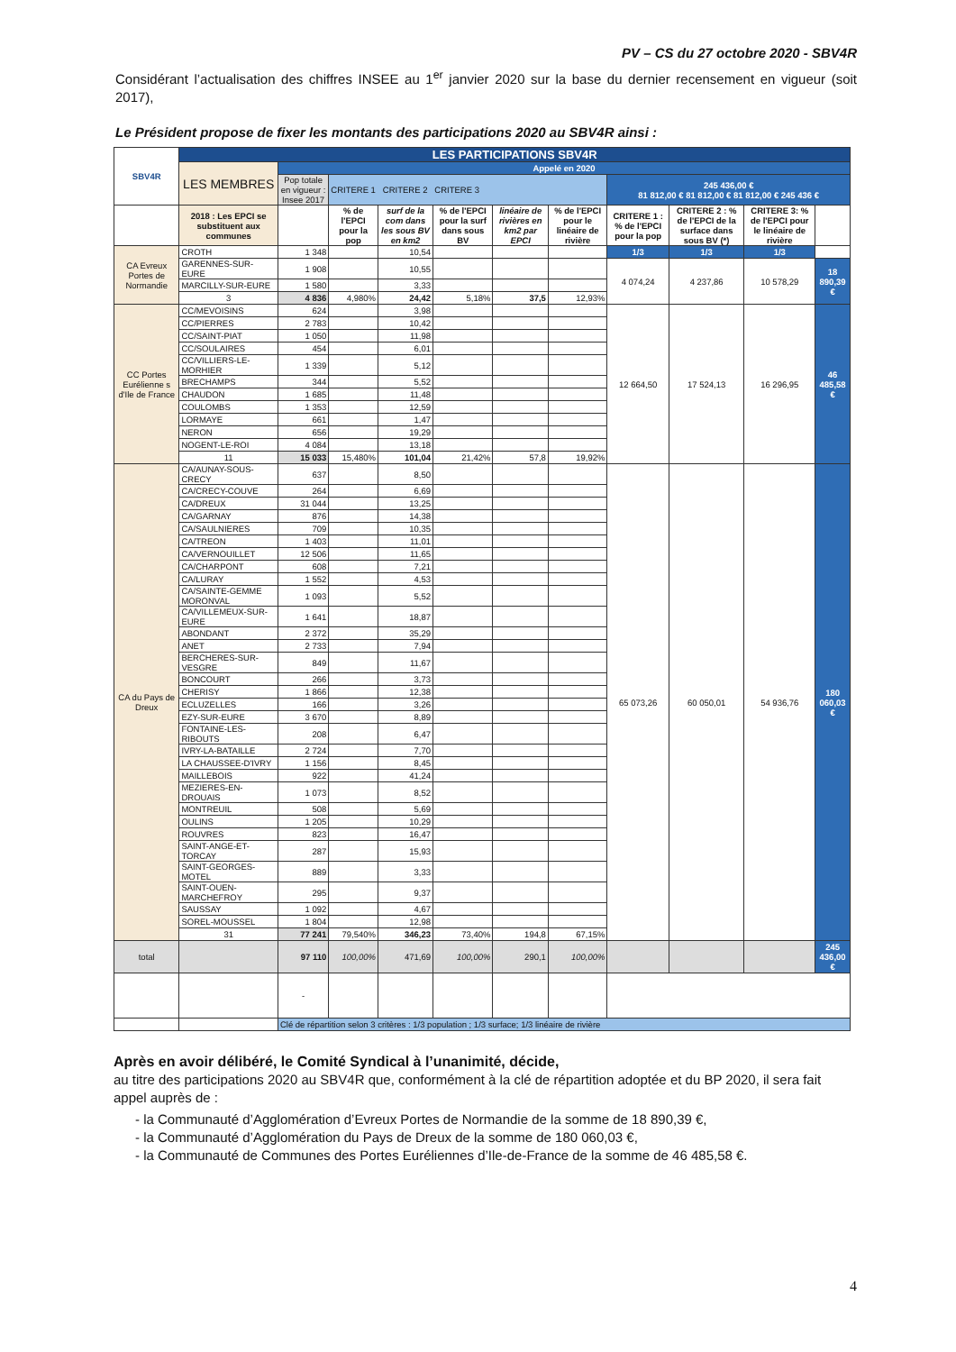PV – CS du 27 octobre 2020 - SBV4R
Considérant l’actualisation des chiffres INSEE au 1<sup>er</sup> janvier 2020 sur la base du dernier recensement en vigueur (soit 2017),
Le Président propose de fixer les montants des participations 2020 au SBV4R ainsi :
| SBV4R | LES PARTICIPATIONS SBV4R | | | | | | | | | | |
| | LES MEMBRES | Appelé en 2020 | | | | | | | | | |
| | | Pop totale en vigueur : Insee 2017 | CRITERE 1 CRITERE 2 CRITERE 3 | | | | | 245 436,00 € 81 812,00 € 81 812,00 € 81 812,00 € 245 436 € | | | |
| | 2018 : Les EPCI se substituent aux communes | | % de l'EPCI pour la pop | surf de la com dans les sous BV en km2 | % de l'EPCI pour la surf dans sous BV | linéaire de rivières en km2 par EPCI | % de l'EPCI pour le linéaire de rivière | CRITERE 1 : % de l'EPCI pour la pop | CRITERE 2 : % de l'EPCI de la surface dans sous BV (*) | CRITERE 3: % de l'EPCI pour le linéaire de rivière | |
| CA Evreux Portes de Normandie | CROTH | 1 348 | | 10,54 | | | | 1/3 | 1/3 | 1/3 | |
| | GARENNES-SUR-EURE | 1 908 | | 10,55 | | | | 4 074,24 | 4 237,86 | 10 578,29 | 18 890,39 € |
| | MARCILLY-SUR-EURE | 1 580 | | 3,33 | | | | | | | |
| | 3 | 4 836 | 4,980% | 24,42 | 5,18% | 37,5 | 12,93% | | | | |
| CC Portes Eurélienne s d'Ile de France | CC/MEVOISINS | 624 | | 3,98 | | | | 12 664,50 | 17 524,13 | 16 296,95 | 46 485,58 € |
| | CC/PIERRES | 2 783 | | 10,42 | | | | | | | |
| | CC/SAINT-PIAT | 1 050 | | 11,98 | | | | | | | |
| | CC/SOULAIRES | 454 | | 6,01 | | | | | | | |
| | CC/VILLIERS-LE-MORHIER | 1 339 | | 5,12 | | | | | | | |
| | BRECHAMPS | 344 | | 5,52 | | | | | | | |
| | CHAUDON | 1 685 | | 11,48 | | | | | | | |
| | COULOMBS | 1 353 | | 12,59 | | | | | | | |
| | LORMAYE | 661 | | 1,47 | | | | | | | |
| | NERON | 656 | | 19,29 | | | | | | | |
| | NOGENT-LE-ROI | 4 084 | | 13,18 | | | | | | | |
| | 11 | 15 033 | 15,480% | 101,04 | 21,42% | 57,8 | 19,92% | | | | |
| CA du Pays de Dreux | CA/AUNAY-SOUS-CRECY | 637 | | 8,50 | | | | 65 073,26 | 60 050,01 | 54 936,76 | 180 060,03 € |
| | CA/CRECY-COUVE | 264 | | 6,69 | | | | | | | |
| | CA/DREUX | 31 044 | | 13,25 | | | | | | | |
| | CA/GARNAY | 876 | | 14,38 | | | | | | | |
| | CA/SAULNIERES | 709 | | 10,35 | | | | | | | |
| | CA/TREON | 1 403 | | 11,01 | | | | | | | |
| | CA/VERNOUILLET | 12 506 | | 11,65 | | | | | | | |
| | CA/CHARPONT | 608 | | 7,21 | | | | | | | |
| | CA/LURAY | 1 552 | | 4,53 | | | | | | | |
| | CA/SAINTE-GEMME MORONVAL | 1 093 | | 5,52 | | | | | | | |
| | CA/VILLEMEUX-SUR-EURE | 1 641 | | 18,87 | | | | | | | |
| | ABONDANT | 2 372 | | 35,29 | | | | | | | |
| | ANET | 2 733 | | 7,94 | | | | | | | |
| | BERCHERES-SUR-VESGRE | 849 | | 11,67 | | | | | | | |
| | BONCOURT | 266 | | 3,73 | | | | | | | |
| | CHERISY | 1 866 | | 12,38 | | | | | | | |
| | ECLUZELLES | 166 | | 3,26 | | | | | | | |
| | EZY-SUR-EURE | 3 670 | | 8,89 | | | | | | | |
| | FONTAINE-LES-RIBOUTS | 208 | | 6,47 | | | | | | | |
| | IVRY-LA-BATAILLE | 2 724 | | 7,70 | | | | | | | |
| | LA CHAUSSEE-D'IVRY | 1 156 | | 8,45 | | | | | | | |
| | MAILLEBOIS | 922 | | 41,24 | | | | | | | |
| | MEZIERES-EN-DROUAIS | 1 073 | | 8,52 | | | | | | | |
| | MONTREUIL | 508 | | 5,69 | | | | | | | |
| | OULINS | 1 205 | | 10,29 | | | | | | | |
| | ROUVRES | 823 | | 16,47 | | | | | | | |
| | SAINT-ANGE-ET-TORCAY | 287 | | 15,93 | | | | | | | |
| | SAINT-GEORGES-MOTEL | 889 | | 3,33 | | | | | | | |
| | SAINT-OUEN-MARCHEFROY | 295 | | 9,37 | | | | | | | |
| | SAUSSAY | 1 092 | | 4,67 | | | | | | | |
| | SOREL-MOUSSEL | 1 804 | | 12,98 | | | | | | | |
| | 31 | 77 241 | 79,540% | 346,23 | 73,40% | 194,8 | 67,15% | | | | |
| total | | 97 110 | 100,00% | 471,69 | 100,00% | 290,1 | 100,00% | | | | 245 436,00 € |
| | | - | | | | | | | | | |
| | | Clé de répartition selon 3 critères : 1/3 population ; 1/3 surface; 1/3 linéaire de rivière | | | | | | | | | |
Après en avoir délibéré, le Comité Syndical à l’unanimité, décide,
au titre des participations 2020 au SBV4R que, conformément à la clé de répartition adoptée et du BP 2020, il sera fait appel auprès de :
- la Communauté d’Agglomération d’Evreux Portes de Normandie de la somme de 18 890,39 €,
- la Communauté d’Agglomération du Pays de Dreux de la somme de 180 060,03 €,
- la Communauté de Communes des Portes Euréliennes d’Ile-de-France de la somme de 46 485,58 €.
4